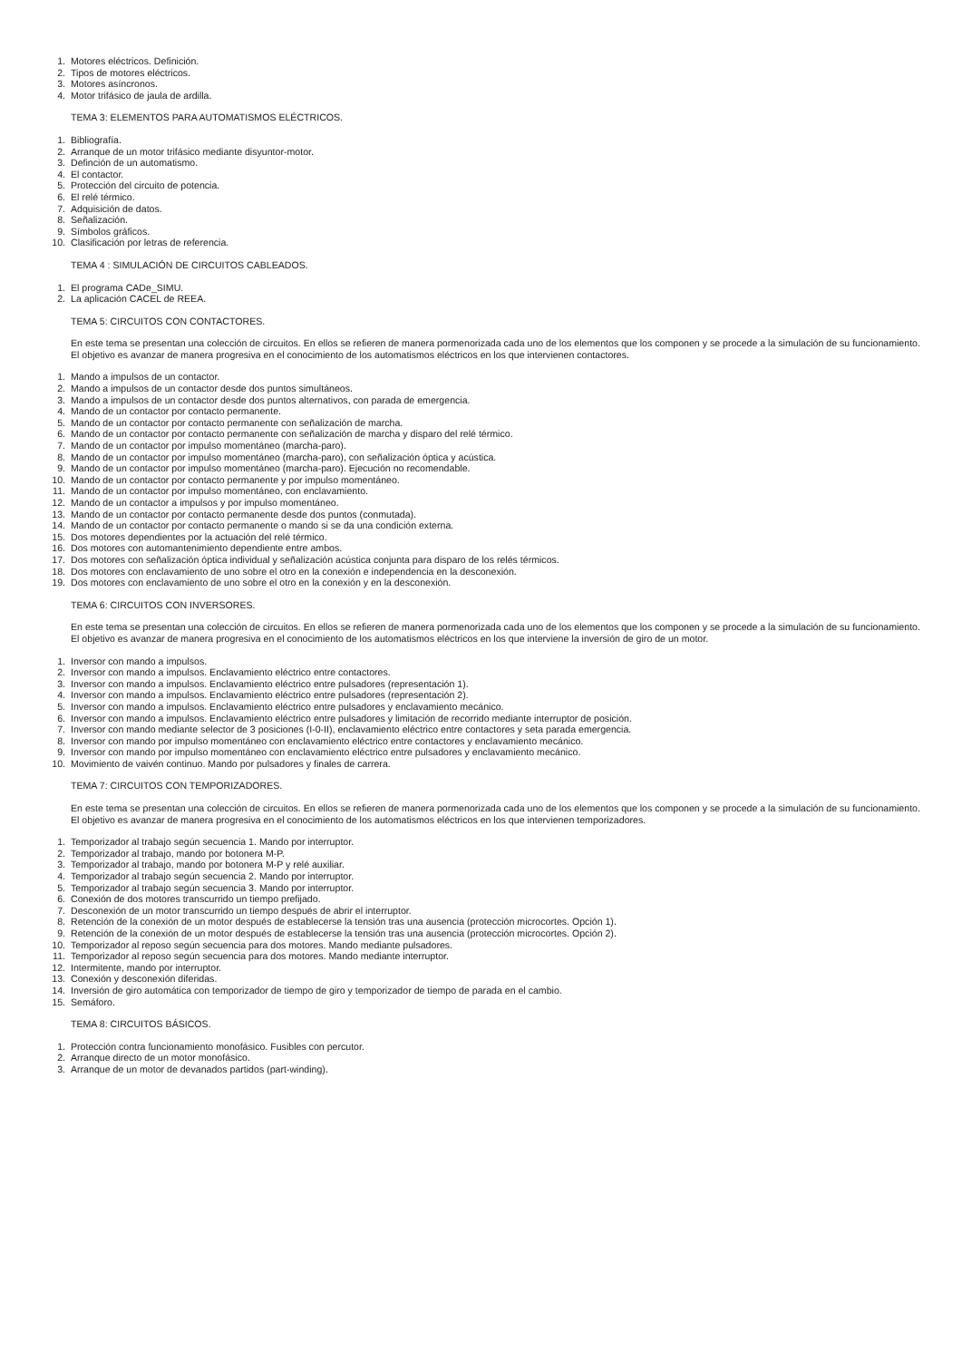1. Motores eléctricos. Definición.
2. Tipos de motores eléctricos.
3. Motores asíncronos.
4. Motor trifásico de jaula de ardilla.
TEMA 3: ELEMENTOS PARA AUTOMATISMOS ELÉCTRICOS.
1. Bibliografía.
2. Arranque de un motor trifásico mediante disyuntor-motor.
3. Definción de un automatismo.
4. El contactor.
5. Protección del circuito de potencia.
6. El relé térmico.
7. Adquisición de datos.
8. Señalización.
9. Símbolos gráficos.
10. Clasificación por letras de referencia.
TEMA 4 : SIMULACIÓN DE CIRCUITOS CABLEADOS.
1. El programa CADe_SIMU.
2. La aplicación CACEL de REEA.
TEMA 5: CIRCUITOS CON CONTACTORES.
En este tema se presentan una colección de circuitos. En ellos se refieren de manera pormenorizada cada uno de los elementos que los componen y se procede a la simulación de su funcionamiento. El objetivo es avanzar de manera progresiva en el conocimiento de los automatismos eléctricos en los que intervienen contactores.
1. Mando a impulsos de un contactor.
2. Mando a impulsos de un contactor desde dos puntos simultáneos.
3. Mando a impulsos de un contactor desde dos puntos alternativos, con parada de emergencia.
4. Mando de un contactor por contacto permanente.
5. Mando de un contactor por contacto permanente con señalización de marcha.
6. Mando de un contactor por contacto permanente con señalización de marcha y disparo del relé térmico.
7. Mando de un contactor por impulso momentáneo (marcha-paro).
8. Mando de un contactor por impulso momentáneo (marcha-paro), con señalización óptica y acústica.
9. Mando de un contactor por impulso momentáneo (marcha-paro). Ejecución no recomendable.
10. Mando de un contactor por contacto permanente y por impulso momentáneo.
11. Mando de un contactor por impulso momentáneo, con enclavamiento.
12. Mando de un contactor a impulsos y por impulso momentáneo.
13. Mando de un contactor por contacto permanente desde dos puntos (conmutada).
14. Mando de un contactor por contacto permanente o mando si se da una condición externa.
15. Dos motores dependientes por la actuación del relé térmico.
16. Dos motores con automantenimiento dependiente entre ambos.
17. Dos motores con señalización óptica individual y señalización acústica conjunta para disparo de los relés térmicos.
18. Dos motores con enclavamiento de uno sobre el otro en la conexión e independencia en la desconexión.
19. Dos motores con enclavamiento de uno sobre el otro en la conexión y en la desconexión.
TEMA 6: CIRCUITOS CON INVERSORES.
En este tema se presentan una colección de circuitos. En ellos se refieren de manera pormenorizada cada uno de los elementos que los componen y se procede a la simulación de su funcionamiento. El objetivo es avanzar de manera progresiva en el conocimiento de los automatismos eléctricos en los que interviene la inversión de giro de un motor.
1. Inversor con mando a impulsos.
2. Inversor con mando a impulsos. Enclavamiento eléctrico entre contactores.
3. Inversor con mando a impulsos. Enclavamiento eléctrico entre pulsadores (representación 1).
4. Inversor con mando a impulsos. Enclavamiento eléctrico entre pulsadores (representación 2).
5. Inversor con mando a impulsos. Enclavamiento eléctrico entre pulsadores y enclavamiento mecánico.
6. Inversor con mando a impulsos. Enclavamiento eléctrico entre pulsadores y limitación de recorrido mediante interruptor de posición.
7. Inversor con mando mediante selector de 3 posiciones (I-0-II), enclavamiento eléctrico entre contactores y seta parada emergencia.
8. Inversor con mando por impulso momentáneo con enclavamiento eléctrico entre contactores y enclavamiento mecánico.
9. Inversor con mando por impulso momentáneo con enclavamiento eléctrico entre pulsadores y enclavamiento mecánico.
10. Movimiento de vaivén continuo. Mando por pulsadores y finales de carrera.
TEMA 7: CIRCUITOS CON TEMPORIZADORES.
En este tema se presentan una colección de circuitos. En ellos se refieren de manera pormenorizada cada uno de los elementos que los componen y se procede a la simulación de su funcionamiento. El objetivo es avanzar de manera progresiva en el conocimiento de los automatismos eléctricos en los que intervienen temporizadores.
1. Temporizador al trabajo según secuencia 1. Mando por interruptor.
2. Temporizador al trabajo, mando por botonera M-P.
3. Temporizador al trabajo, mando por botonera M-P y relé auxiliar.
4. Temporizador al trabajo según secuencia 2. Mando por interruptor.
5. Temporizador al trabajo según secuencia 3. Mando por interruptor.
6. Conexión de dos motores transcurrido un tiempo prefijado.
7. Desconexión de un motor transcurrido un tiempo después de abrir el interruptor.
8. Retención de la conexión de un motor después de establecerse la tensión tras una ausencia (protección microcortes. Opción 1).
9. Retención de la conexión de un motor después de establecerse la tensión tras una ausencia (protección microcortes. Opción 2).
10. Temporizador al reposo según secuencia para dos motores. Mando mediante pulsadores.
11. Temporizador al reposo según secuencia para dos motores. Mando mediante interruptor.
12. Intermitente, mando por interruptor.
13. Conexión y desconexión diferidas.
14. Inversión de giro automática con temporizador de tiempo de giro y temporizador de tiempo de parada en el cambio.
15. Semáforo.
TEMA 8: CIRCUITOS BÁSICOS.
1. Protección contra funcionamiento monofásico. Fusibles con percutor.
2. Arranque directo de un motor monofásico.
3. Arranque de un motor de devanados partidos (part-winding).